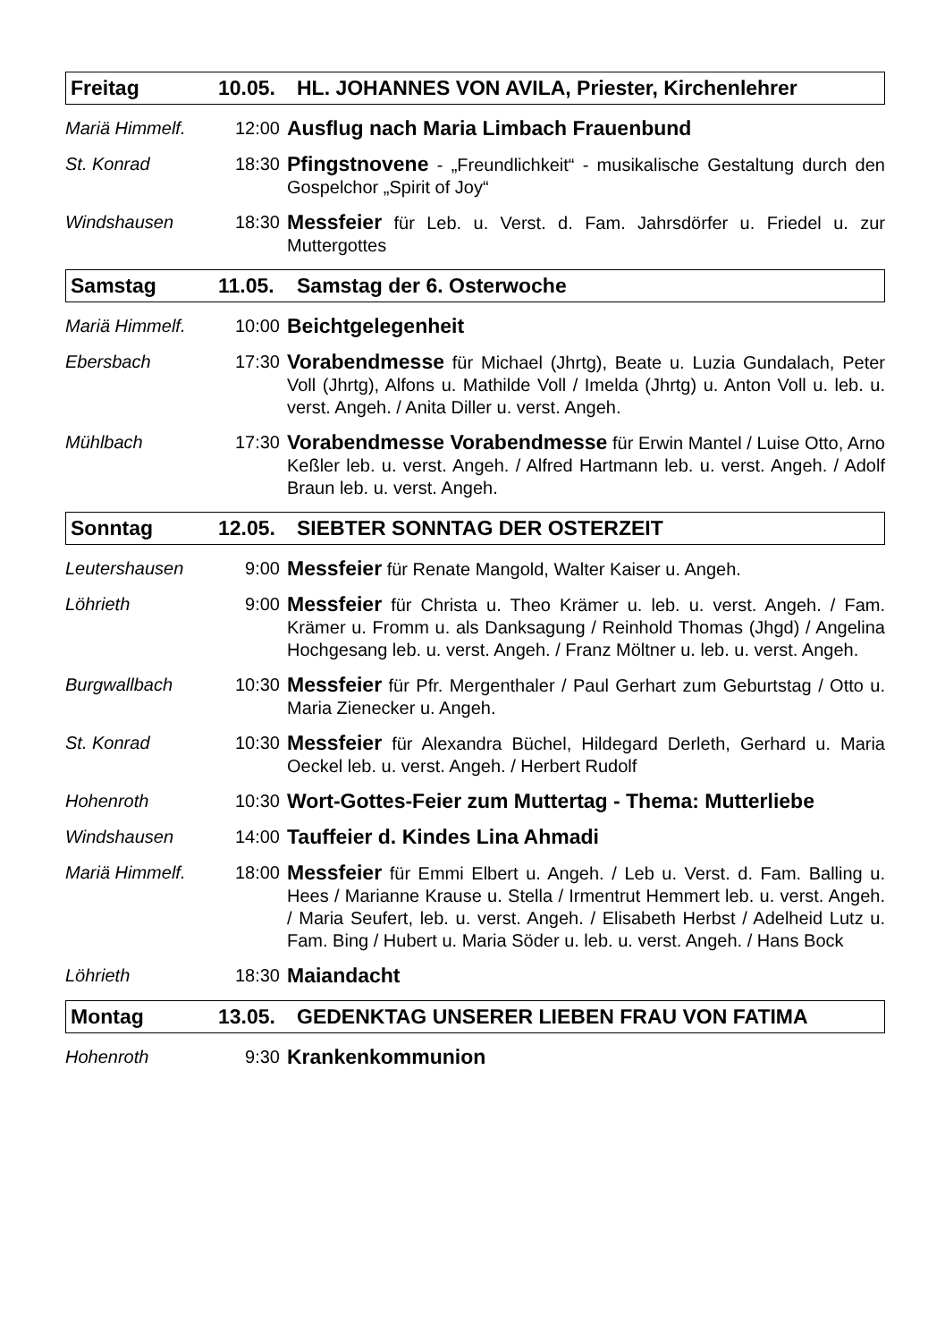Freitag 10.05. HL. JOHANNES VON AVILA, Priester, Kirchenlehrer
Mariä Himmelf. 12:00 Ausflug nach Maria Limbach Frauenbund
St. Konrad 18:30 Pfingstnovene - „Freundlichkeit“ - musikalische Gestaltung durch den Gospelchor „Spirit of Joy“
Windshausen 18:30 Messfeier für Leb. u. Verst. d. Fam. Jahrsdörfer u. Friedel u. zur Muttergottes
Samstag 11.05. Samstag der 6. Osterwoche
Mariä Himmelf. 10:00 Beichtgelegenheit
Ebersbach 17:30 Vorabendmesse für Michael (Jhrtg), Beate u. Luzia Gundalach, Peter Voll (Jhrtg), Alfons u. Mathilde Voll / Imelda (Jhrtg) u. Anton Voll u. leb. u. verst. Angeh. / Anita Diller u. verst. Angeh.
Mühlbach 17:30 Vorabendmesse Vorabendmesse für Erwin Mantel / Luise Otto, Arno Keßler leb. u. verst. Angeh. / Alfred Hartmann leb. u. verst. Angeh. / Adolf Braun leb. u. verst. Angeh.
Sonntag 12.05. SIEBTER SONNTAG DER OSTERZEIT
Leutershausen 9:00 Messfeier für Renate Mangold, Walter Kaiser u. Angeh.
Löhrieth 9:00 Messfeier für Christa u. Theo Krämer u. leb. u. verst. Angeh. / Fam. Krämer u. Fromm u. als Danksagung / Reinhold Thomas (Jhgd) / Angelina Hochgesang leb. u. verst. Angeh. / Franz Möltner u. leb. u. verst. Angeh.
Burgwallbach 10:30 Messfeier für Pfr. Mergenthaler / Paul Gerhart zum Geburtstag / Otto u. Maria Zienecker u. Angeh.
St. Konrad 10:30 Messfeier für Alexandra Büchel, Hildegard Derleth, Gerhard u. Maria Oeckel leb. u. verst. Angeh. / Herbert Rudolf
Hohenroth 10:30 Wort-Gottes-Feier zum Muttertag - Thema: Mutterliebe
Windshausen 14:00 Tauffeier d. Kindes Lina Ahmadi
Mariä Himmelf. 18:00 Messfeier für Emmi Elbert u. Angeh. / Leb u. Verst. d. Fam. Balling u. Hees / Marianne Krause u. Stella / Irmentrut Hemmert leb. u. verst. Angeh. / Maria Seufert, leb. u. verst. Angeh. / Elisabeth Herbst / Adelheid Lutz u. Fam. Bing / Hubert u. Maria Söder u. leb. u. verst. Angeh. / Hans Bock
Löhrieth 18:30 Maiandacht
Montag 13.05. GEDENKTAG UNSERER LIEBEN FRAU VON FATIMA
Hohenroth 9:30 Krankenkommunion